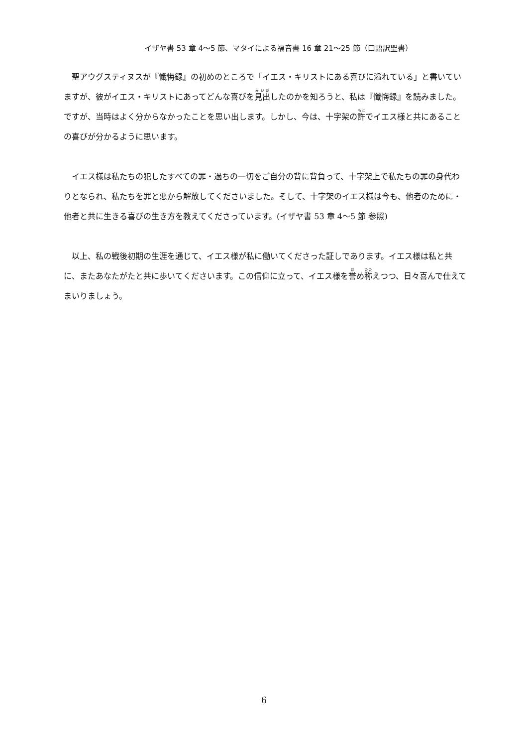イザヤ書 53 章 4〜5 節、マタイによる福音書 16 章 21〜25 節（口語訳聖書）
聖アウグスティヌスが『懺悔録』の初めのところで「イエス・キリストにある喜びに溢れている」と書いていますが、彼がイエス・キリストにあってどんな喜びを見出したのかを知ろうと、私は『懺悔録』を読みました。ですが、当時はよく分からなかったことを思い出します。しかし、今は、十字架の許でイエス様と共にあることの喜びが分かるように思います。
イエス様は私たちの犯したすべての罪・過ちの一切をご自分の背に背負って、十字架上で私たちの罪の身代わりとなられ、私たちを罪と悪から解放してくださいました。そして、十字架のイエス様は今も、他者のために・他者と共に生きる喜びの生き方を教えてくださっています。(イザヤ書 53 章 4〜5 節 参照)
以上、私の戦後初期の生涯を通じて、イエス様が私に働いてくださった証しであります。イエス様は私と共に、またあなたがたと共に歩いてくださいます。この信仰に立って、イエス様を誉め称えつつ、日々喜んで仕えてまいりましょう。
6